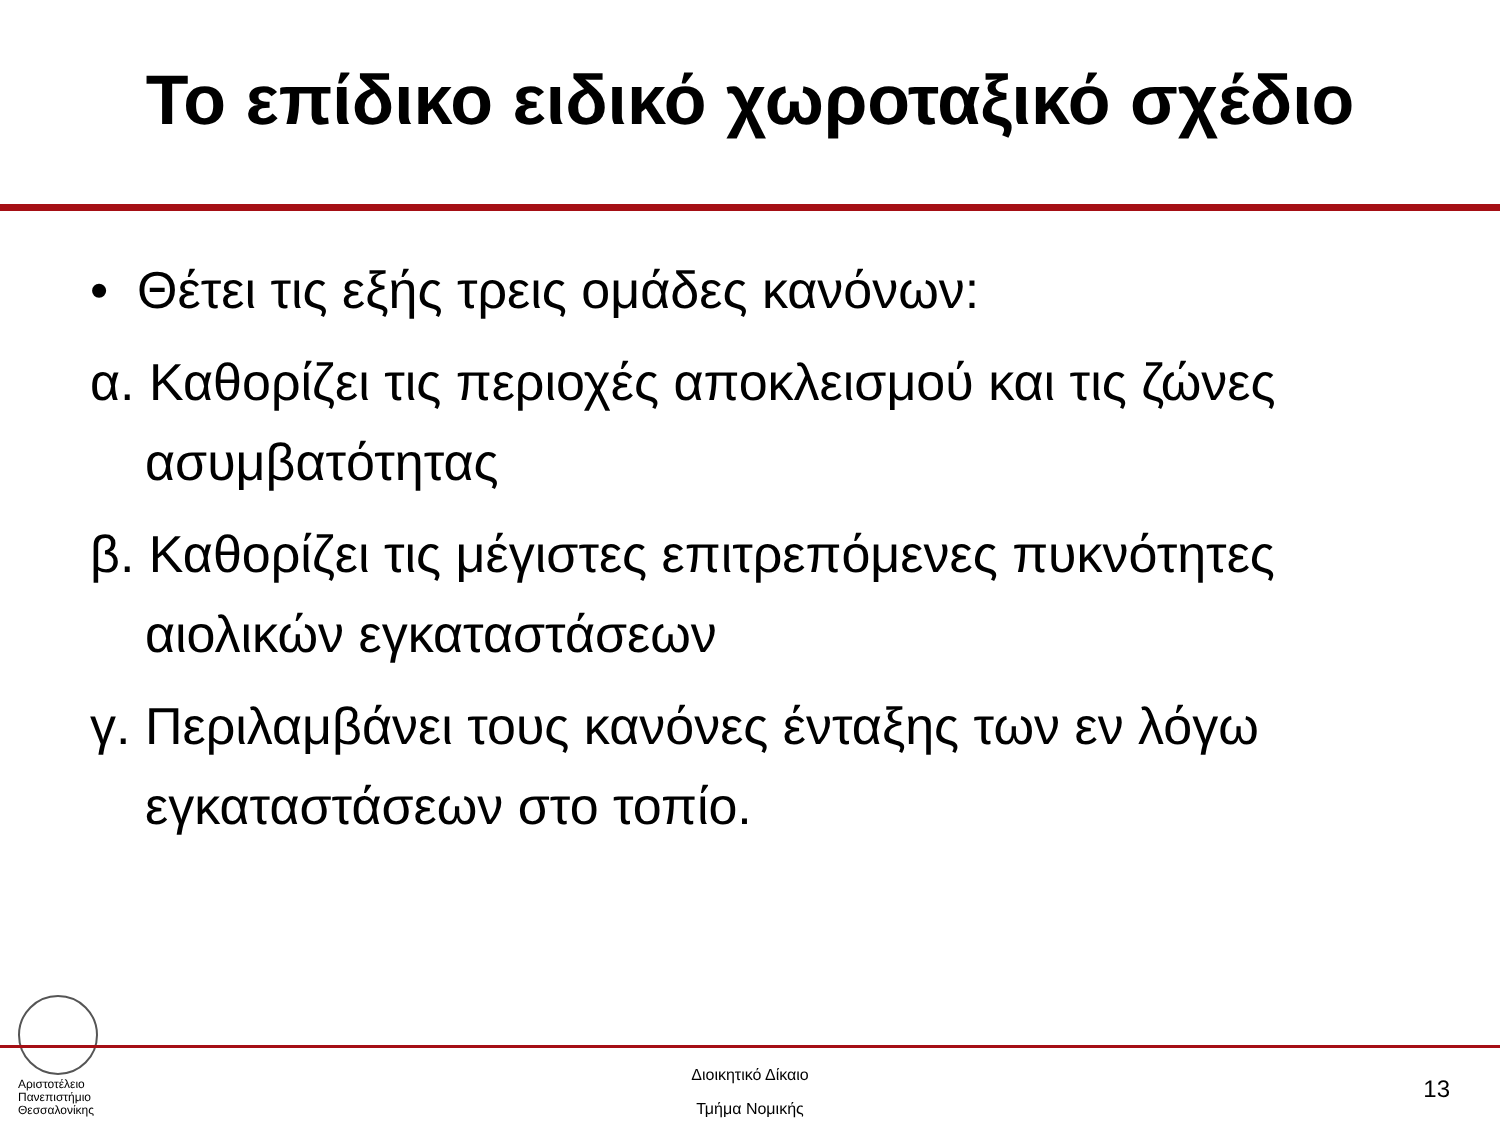Το επίδικο ειδικό χωροταξικό σχέδιο
• Θέτει τις εξής τρεις ομάδες κανόνων:
α. Καθορίζει τις περιοχές αποκλεισμού και τις ζώνες ασυμβατότητας
β. Καθορίζει τις μέγιστες επιτρεπόμενες πυκνότητες αιολικών εγκαταστάσεων
γ. Περιλαμβάνει τους κανόνες ένταξης των εν λόγω εγκαταστάσεων στο τοπίο.
Αριστοτέλειο
Πανεπιστήμιο
Θεσσαλονίκης
Διοικητικό Δίκαιο
Τμήμα Νομικής
13